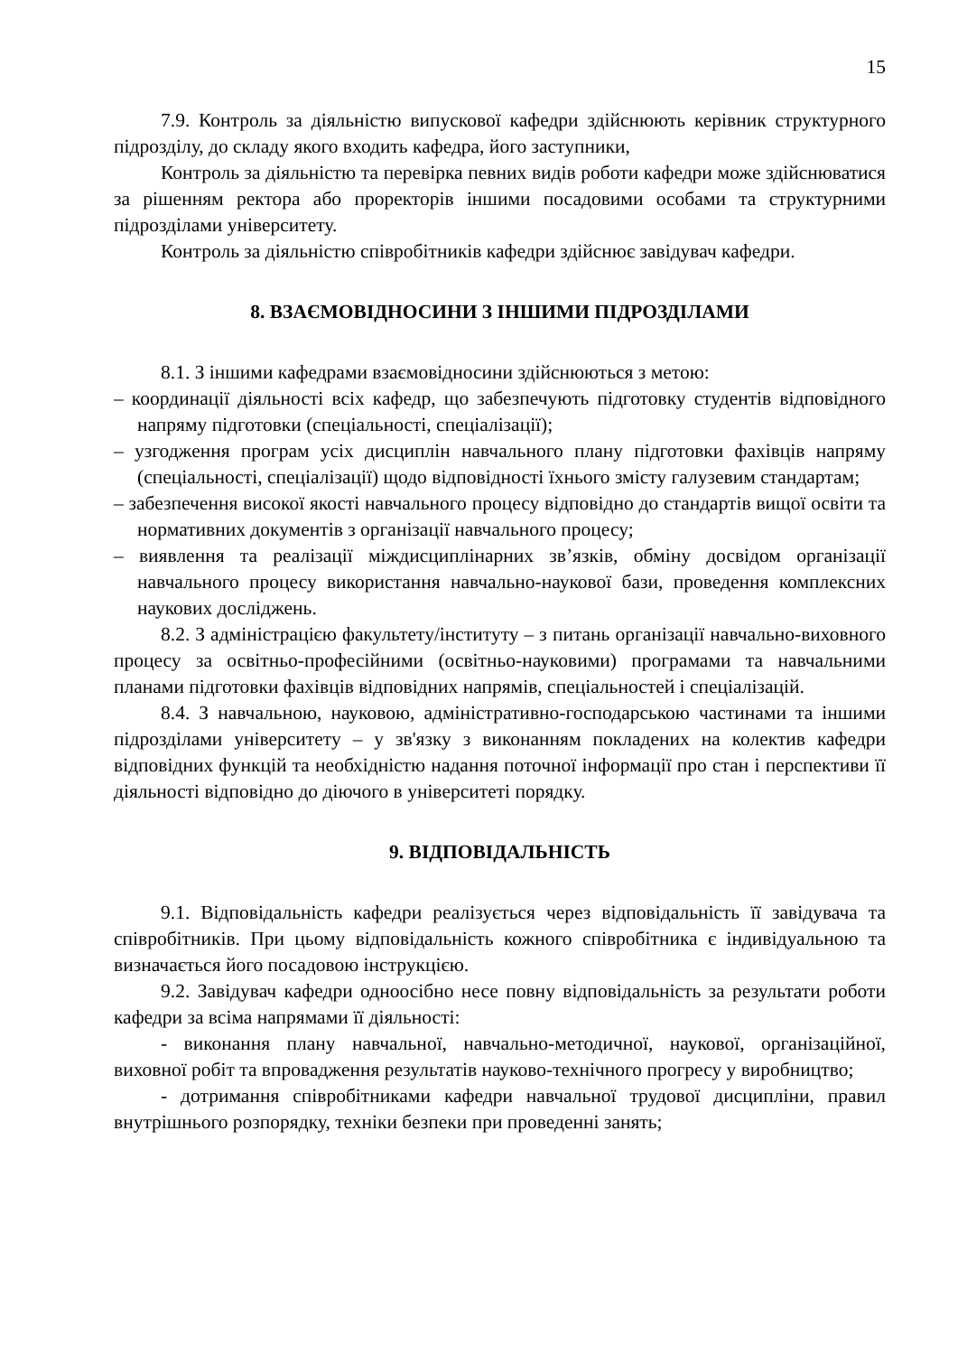15
7.9. Контроль за діяльністю випускової кафедри здійснюють керівник структурного підрозділу, до складу якого входить кафедра, його заступники,
Контроль за діяльністю та перевірка певних видів роботи кафедри може здійснюватися за рішенням ректора або проректорів іншими посадовими особами та структурними підрозділами університету.
Контроль за діяльністю співробітників кафедри здійснює завідувач кафедри.
8. ВЗАЄМОВІДНОСИНИ З ІНШИМИ ПІДРОЗДІЛАМИ
8.1. З іншими кафедрами взаємовідносини здійснюються з метою:
– координації діяльності всіх кафедр, що забезпечують підготовку студентів відповідного напряму підготовки (спеціальності, спеціалізації);
– узгодження програм усіх дисциплін навчального плану підготовки фахівців напряму (спеціальності, спеціалізації) щодо відповідності їхнього змісту галузевим стандартам;
– забезпечення високої якості навчального процесу відповідно до стандартів вищої освіти та нормативних документів з організації навчального процесу;
– виявлення та реалізації міждисциплінарних зв’язків, обміну досвідом організації навчального процесу використання навчально-наукової бази, проведення комплексних наукових досліджень.
8.2. З адміністрацією факультету/інституту – з питань організації навчально-виховного процесу за освітньо-професійними (освітньо-науковими) програмами та навчальними планами підготовки фахівців відповідних напрямів, спеціальностей і спеціалізацій.
8.4. З навчальною, науковою, адміністративно-господарською частинами та іншими підрозділами університету – у зв'язку з виконанням покладених на колектив кафедри відповідних функцій та необхідністю надання поточної інформації про стан і перспективи її діяльності відповідно до діючого в університеті порядку.
9. ВІДПОВІДАЛЬНІСТЬ
9.1. Відповідальність кафедри реалізується через відповідальність її завідувача та співробітників. При цьому відповідальність кожного співробітника є індивідуальною та визначається його посадовою інструкцією.
9.2. Завідувач кафедри одноосібно несе повну відповідальність за результати роботи кафедри за всіма напрямами її діяльності:
- виконання плану навчальної, навчально-методичної, наукової, організаційної, виховної робіт та впровадження результатів науково-технічного прогресу у виробництво;
- дотримання співробітниками кафедри навчальної трудової дисципліни, правил внутрішнього розпорядку, техніки безпеки при проведенні занять;